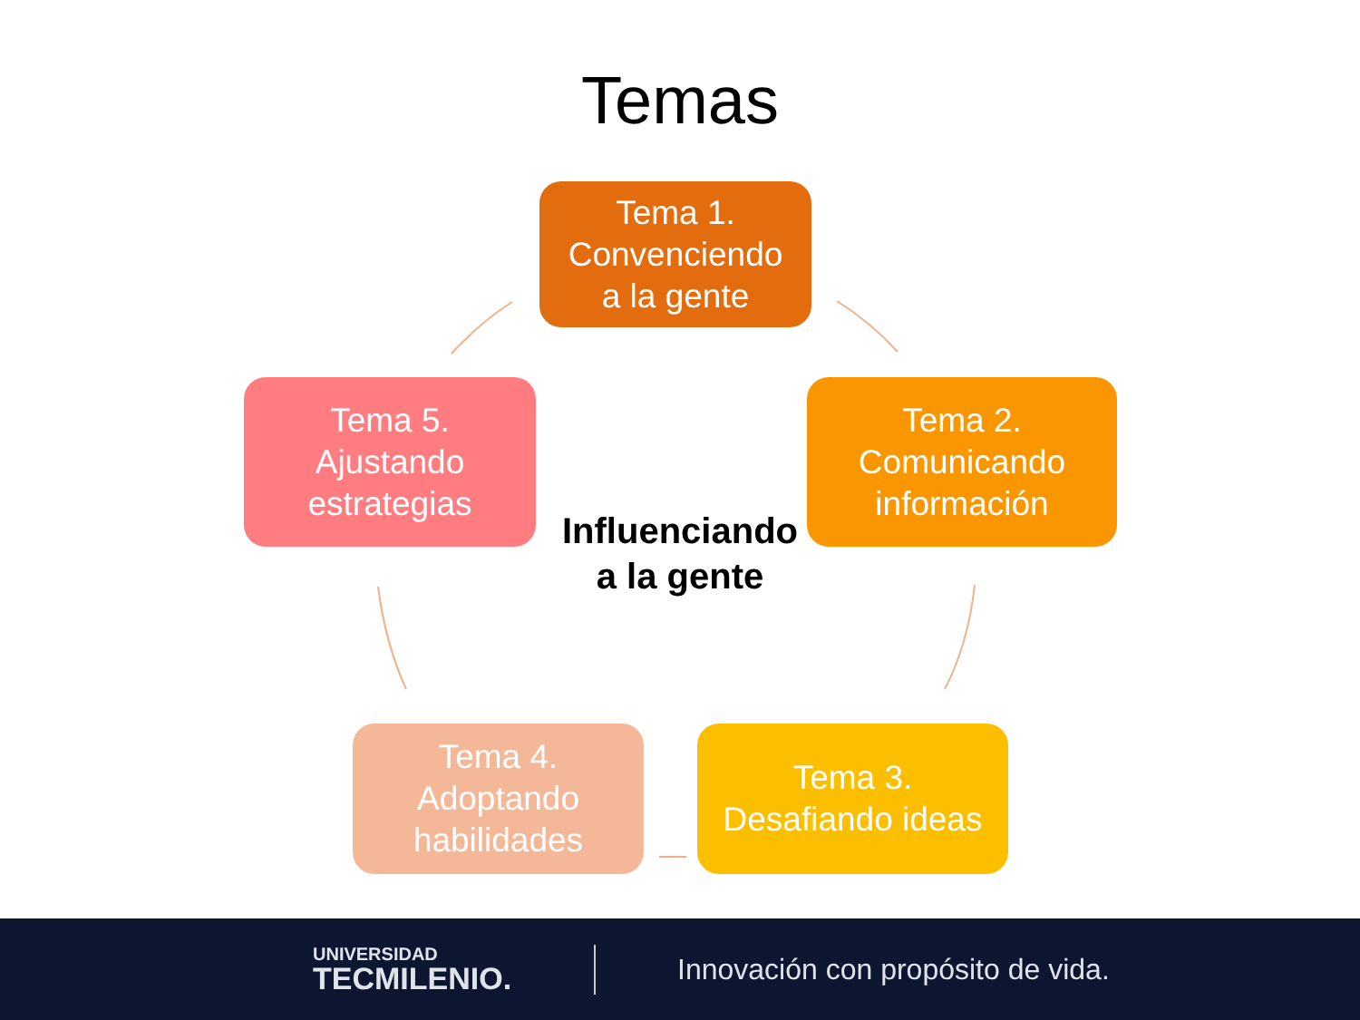Temas
Tema 1.
Convenciendo
a la gente
Tema 2.
Comunicando
información
Tema 5.
Ajustando
estrategias
Influenciando
a la gente
Tema 4.
Adoptando
habilidades
Tema 3.
Desafiando ideas
UNIVERSIDAD
TECMILENIO.
Innovación con propósito de vida.